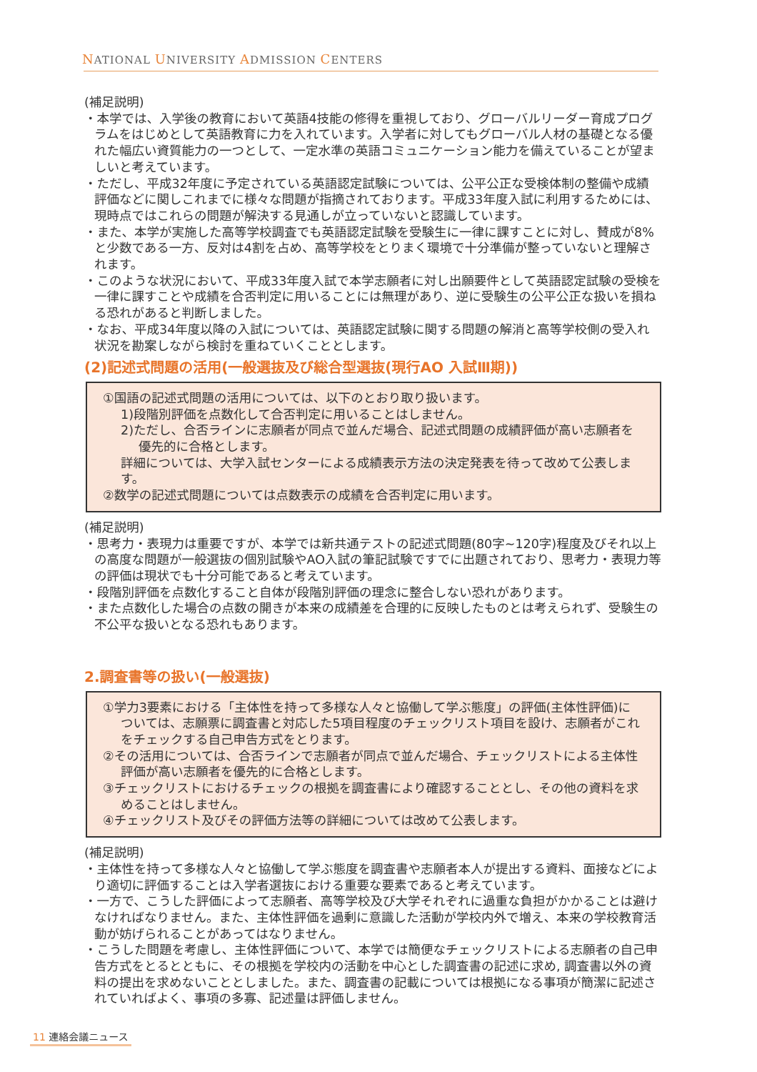NATIONAL UNIVERSITY ADMISSION CENTERS
(補足説明)
・本学では、入学後の教育において英語4技能の修得を重視しており、グローバルリーダー育成プログラムをはじめとして英語教育に力を入れています。入学者に対してもグローバル人材の基礎となる優れた幅広い資質能力の一つとして、一定水準の英語コミュニケーション能力を備えていることが望ましいと考えています。
・ただし、平成32年度に予定されている英語認定試験については、公平公正な受検体制の整備や成績評価などに関しこれまでに様々な問題が指摘されております。平成33年度入試に利用するためには、現時点ではこれらの問題が解決する見通しが立っていないと認識しています。
・また、本学が実施した高等学校調査でも英語認定試験を受験生に一律に課すことに対し、賛成が8%と少数である一方、反対は4割を占め、高等学校をとりまく環境で十分準備が整っていないと理解されます。
・このような状況において、平成33年度入試で本学志願者に対し出願要件として英語認定試験の受検を一律に課すことや成績を合否判定に用いることには無理があり、逆に受験生の公平公正な扱いを損ねる恐れがあると判断しました。
・なお、平成34年度以降の入試については、英語認定試験に関する問題の解消と高等学校側の受入れ状況を勘案しながら検討を重ねていくこととします。
(2)記述式問題の活用(一般選抜及び総合型選抜(現行AO 入試Ⅲ期))
①国語の記述式問題の活用については、以下のとおり取り扱います。
1)段階別評価を点数化して合否判定に用いることはしません。
2)ただし、合否ラインに志願者が同点で並んだ場合、記述式問題の成績評価が高い志願者を優先的に合格とします。
詳細については、大学入試センターによる成績表示方法の決定発表を待って改めて公表します。
②数学の記述式問題については点数表示の成績を合否判定に用います。
(補足説明)
・思考力・表現力は重要ですが、本学では新共通テストの記述式問題(80字~120字)程度及びそれ以上の高度な問題が一般選抜の個別試験やAO入試の筆記試験ですでに出題されており、思考力・表現力等の評価は現状でも十分可能であると考えています。
・段階別評価を点数化すること自体が段階別評価の理念に整合しない恐れがあります。
・また点数化した場合の点数の開きが本来の成績差を合理的に反映したものとは考えられず、受験生の不公平な扱いとなる恐れもあります。
2.調査書等の扱い(一般選抜)
①学力3要素における「主体性を持って多様な人々と協働して学ぶ態度」の評価(主体性評価)については、志願票に調査書と対応した5項目程度のチェックリスト項目を設け、志願者がこれをチェックする自己申告方式をとります。
②その活用については、合否ラインで志願者が同点で並んだ場合、チェックリストによる主体性評価が高い志願者を優先的に合格とします。
③チェックリストにおけるチェックの根拠を調査書により確認することとし、その他の資料を求めることはしません。
④チェックリスト及びその評価方法等の詳細については改めて公表します。
(補足説明)
・主体性を持って多様な人々と協働して学ぶ態度を調査書や志願者本人が提出する資料、面接などにより適切に評価することは入学者選抜における重要な要素であると考えています。
・一方で、こうした評価によって志願者、高等学校及び大学それぞれに過重な負担がかかることは避けなければなりません。また、主体性評価を過剰に意識した活動が学校内外で増え、本来の学校教育活動が妨げられることがあってはなりません。
・こうした問題を考慮し、主体性評価について、本学では簡便なチェックリストによる志願者の自己申告方式をとるとともに、その根拠を学校内の活動を中心とした調査書の記述に求め, 調査書以外の資料の提出を求めないこととしました。また、調査書の記載については根拠になる事項が簡潔に記述されていればよく、事項の多寡、記述量は評価しません。
11 連絡会議ニュース